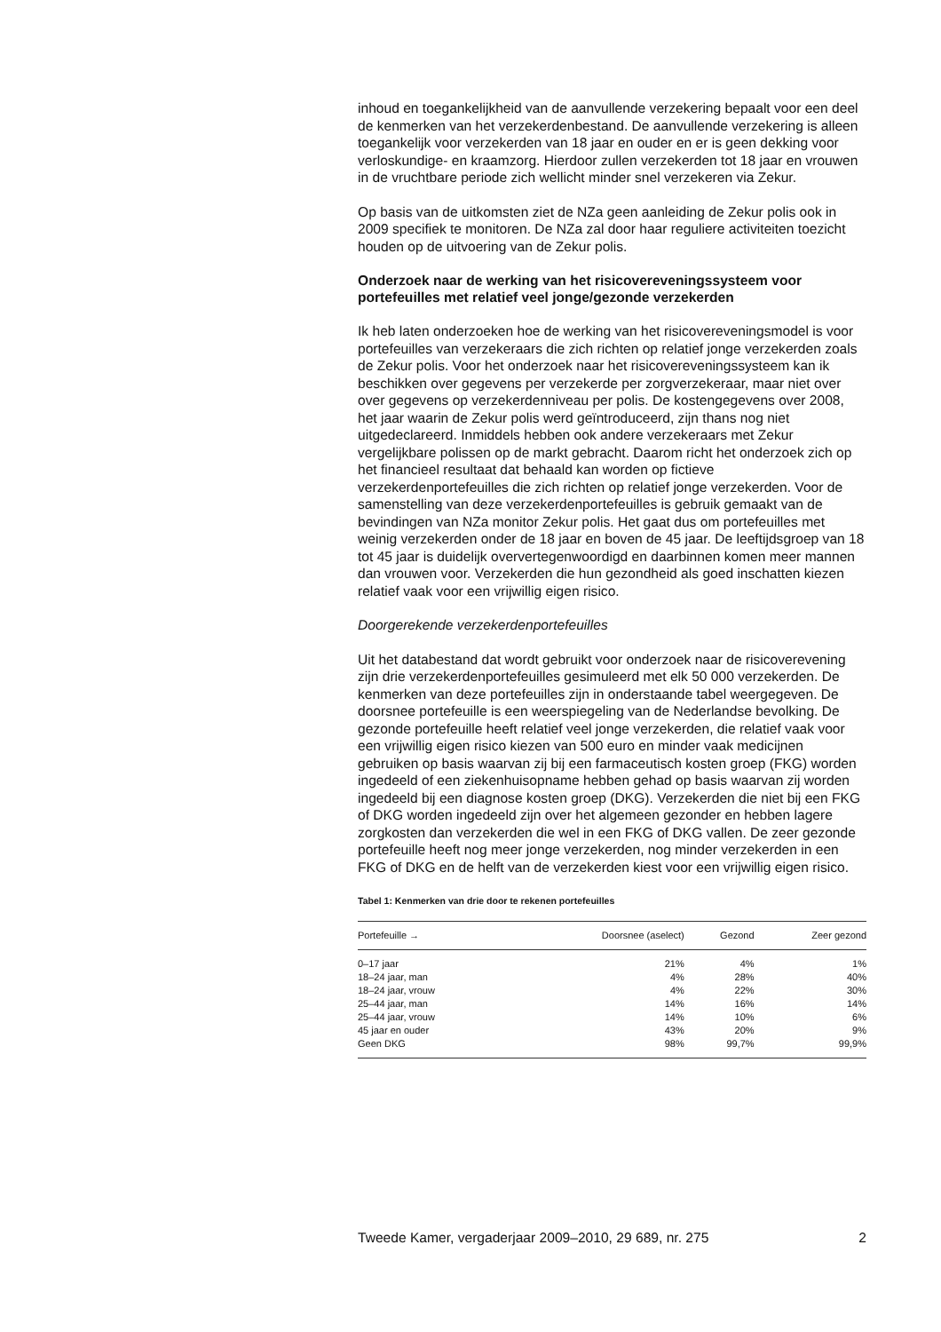inhoud en toegankelijkheid van de aanvullende verzekering bepaalt voor een deel de kenmerken van het verzekerdenbestand. De aanvullende verzekering is alleen toegankelijk voor verzekerden van 18 jaar en ouder en er is geen dekking voor verloskundige- en kraamzorg. Hierdoor zullen verzekerden tot 18 jaar en vrouwen in de vruchtbare periode zich wellicht minder snel verzekeren via Zekur.
Op basis van de uitkomsten ziet de NZa geen aanleiding de Zekur polis ook in 2009 specifiek te monitoren. De NZa zal door haar reguliere activiteiten toezicht houden op de uitvoering van de Zekur polis.
Onderzoek naar de werking van het risicovereveningssysteem voor portefeuilles met relatief veel jonge/gezonde verzekerden
Ik heb laten onderzoeken hoe de werking van het risicovereveningsmodel is voor portefeuilles van verzekeraars die zich richten op relatief jonge verzekerden zoals de Zekur polis. Voor het onderzoek naar het risicovereveningssysteem kan ik beschikken over gegevens per verzekerde per zorgverzekeraar, maar niet over over gegevens op verzekerdenniveau per polis. De kostengegevens over 2008, het jaar waarin de Zekur polis werd geïntroduceerd, zijn thans nog niet uitgedeclareerd. Inmiddels hebben ook andere verzekeraars met Zekur vergelijkbare polissen op de markt gebracht. Daarom richt het onderzoek zich op het financieel resultaat dat behaald kan worden op fictieve verzekerdenportefeuilles die zich richten op relatief jonge verzekerden. Voor de samenstelling van deze verzekerdenportefeuilles is gebruik gemaakt van de bevindingen van NZa monitor Zekur polis. Het gaat dus om portefeuilles met weinig verzekerden onder de 18 jaar en boven de 45 jaar. De leeftijdsgroep van 18 tot 45 jaar is duidelijk oververtegenwoordigd en daarbinnen komen meer mannen dan vrouwen voor. Verzekerden die hun gezondheid als goed inschatten kiezen relatief vaak voor een vrijwillig eigen risico.
Doorgerekende verzekerdenportefeuilles
Uit het databestand dat wordt gebruikt voor onderzoek naar de risicoverevening zijn drie verzekerdenportefeuilles gesimuleerd met elk 50 000 verzekerden. De kenmerken van deze portefeuilles zijn in onderstaande tabel weergegeven. De doorsnee portefeuille is een weerspiegeling van de Nederlandse bevolking. De gezonde portefeuille heeft relatief veel jonge verzekerden, die relatief vaak voor een vrijwillig eigen risico kiezen van 500 euro en minder vaak medicijnen gebruiken op basis waarvan zij bij een farmaceutisch kosten groep (FKG) worden ingedeeld of een ziekenhuisopname hebben gehad op basis waarvan zij worden ingedeeld bij een diagnose kosten groep (DKG). Verzekerden die niet bij een FKG of DKG worden ingedeeld zijn over het algemeen gezonder en hebben lagere zorgkosten dan verzekerden die wel in een FKG of DKG vallen. De zeer gezonde portefeuille heeft nog meer jonge verzekerden, nog minder verzekerden in een FKG of DKG en de helft van de verzekerden kiest voor een vrijwillig eigen risico.
Tabel 1: Kenmerken van drie door te rekenen portefeuilles
| Portefeuille → | Doorsnee (aselect) | Gezond | Zeer gezond |
| --- | --- | --- | --- |
| 0–17 jaar | 21% | 4% | 1% |
| 18–24 jaar, man | 4% | 28% | 40% |
| 18–24 jaar, vrouw | 4% | 22% | 30% |
| 25–44 jaar, man | 14% | 16% | 14% |
| 25–44 jaar, vrouw | 14% | 10% | 6% |
| 45 jaar en ouder | 43% | 20% | 9% |
| Geen DKG | 98% | 99,7% | 99,9% |
Tweede Kamer, vergaderjaar 2009–2010, 29 689, nr. 275 2